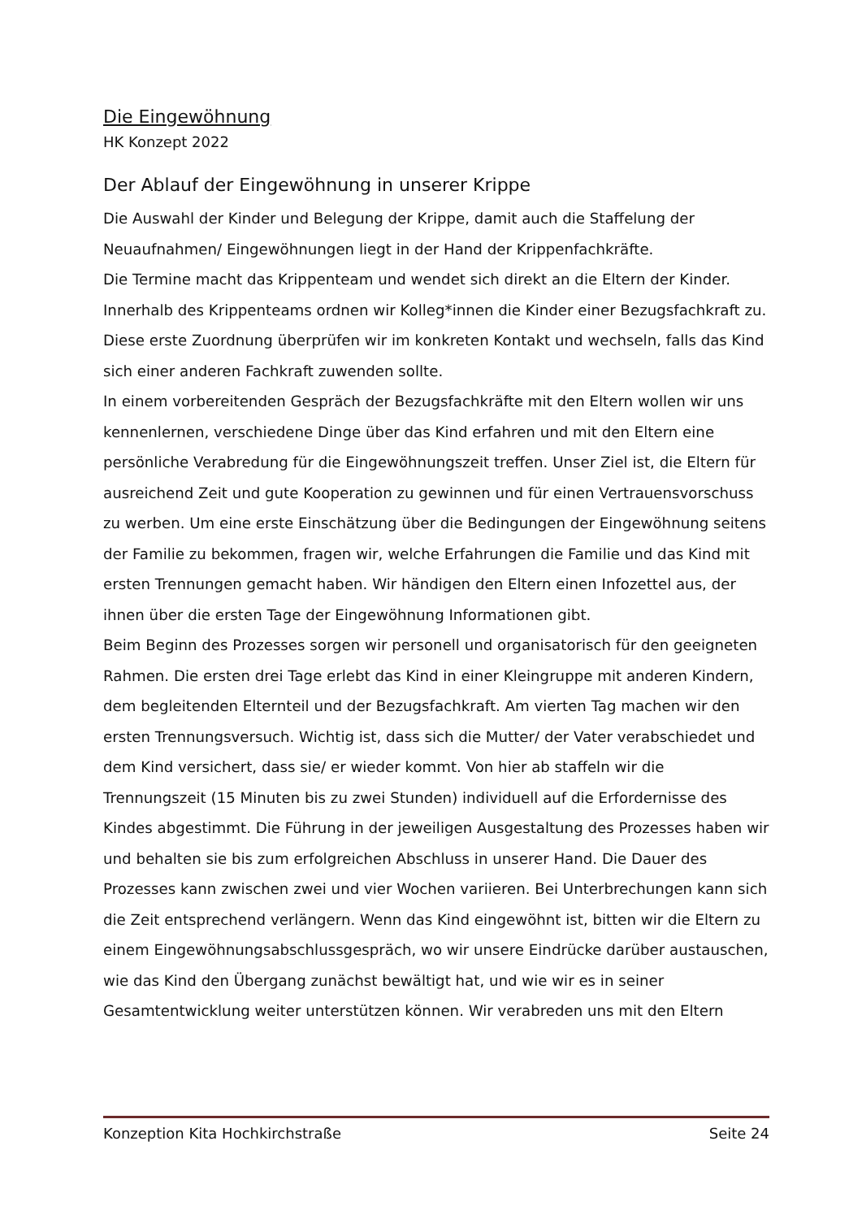Die Eingewöhnung
HK Konzept 2022
Der Ablauf der Eingewöhnung in unserer Krippe
Die Auswahl der Kinder und Belegung der Krippe, damit auch die Staffelung der Neuaufnahmen/ Eingewöhnungen liegt in der Hand der Krippenfachkräfte.
Die Termine macht das Krippenteam und wendet sich direkt an die Eltern der Kinder.
Innerhalb des Krippenteams ordnen wir Kolleg*innen die Kinder einer Bezugsfachkraft zu. Diese erste Zuordnung überprüfen wir im konkreten Kontakt und wechseln, falls das Kind sich einer anderen Fachkraft zuwenden sollte.
In einem vorbereitenden Gespräch der Bezugsfachkräfte mit den Eltern wollen wir uns kennenlernen, verschiedene Dinge über das Kind erfahren und mit den Eltern eine persönliche Verabredung für die Eingewöhnungszeit treffen. Unser Ziel ist, die Eltern für ausreichend Zeit und gute Kooperation zu gewinnen und für einen Vertrauensvorschuss zu werben. Um eine erste Einschätzung über die Bedingungen der Eingewöhnung seitens der Familie zu bekommen, fragen wir, welche Erfahrungen die Familie und das Kind mit ersten Trennungen gemacht haben. Wir händigen den Eltern einen Infozettel aus, der ihnen über die ersten Tage der Eingewöhnung Informationen gibt.
Beim Beginn des Prozesses sorgen wir personell und organisatorisch für den geeigneten Rahmen. Die ersten drei Tage erlebt das Kind in einer Kleingruppe mit anderen Kindern, dem begleitenden Elternteil und der Bezugsfachkraft. Am vierten Tag machen wir den ersten Trennungsversuch. Wichtig ist, dass sich die Mutter/ der Vater verabschiedet und dem Kind versichert, dass sie/ er wieder kommt. Von hier ab staffeln wir die Trennungszeit (15 Minuten bis zu zwei Stunden) individuell auf die Erfordernisse des Kindes abgestimmt. Die Führung in der jeweiligen Ausgestaltung des Prozesses haben wir und behalten sie bis zum erfolgreichen Abschluss in unserer Hand. Die Dauer des Prozesses kann zwischen zwei und vier Wochen variieren. Bei Unterbrechungen kann sich die Zeit entsprechend verlängern. Wenn das Kind eingewöhnt ist, bitten wir die Eltern zu einem Eingewöhnungsabschlussgespräch, wo wir unsere Eindrücke darüber austauschen, wie das Kind den Übergang zunächst bewältigt hat, und wie wir es in seiner Gesamtentwicklung weiter unterstützen können. Wir verabreden uns mit den Eltern
Konzeption Kita Hochkirchstraße Seite 24